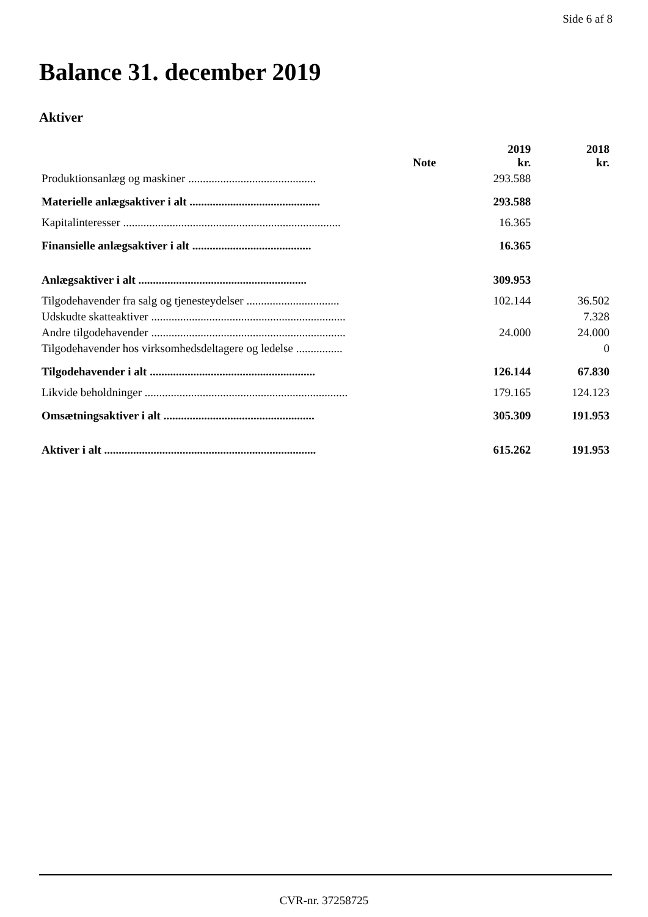Side 6 af 8
Balance 31. december 2019
Aktiver
| | Note | 2019 kr. | 2018 kr. |
| --- | --- | --- | --- |
| Produktionsanlæg og maskiner ............................................ | | 293.588 | |
| Materielle anlægsaktiver i alt ............................................. | | 293.588 | |
| Kapitalinteresser ........................................................................... | | 16.365 | |
| Finansielle anlægsaktiver i alt ......................................... | | 16.365 | |
| Anlægsaktiver i alt .......................................................... | | 309.953 | |
| Tilgodehavender fra salg og tjenesteydelser ................................ | | 102.144 | 36.502 |
| Udskudte skatteaktiver ................................................................... | | | 7.328 |
| Andre tilgodehavender ................................................................... | | 24.000 | 24.000 |
| Tilgodehavender hos virksomhedsdeltagere og ledelse ................ | | | 0 |
| Tilgodehavender i alt ......................................................... | | 126.144 | 67.830 |
| Likvide beholdninger ...................................................................... | | 179.165 | 124.123 |
| Omsætningsaktiver i alt .................................................... | | 305.309 | 191.953 |
| Aktiver i alt ......................................................................... | | 615.262 | 191.953 |
CVR-nr. 37258725